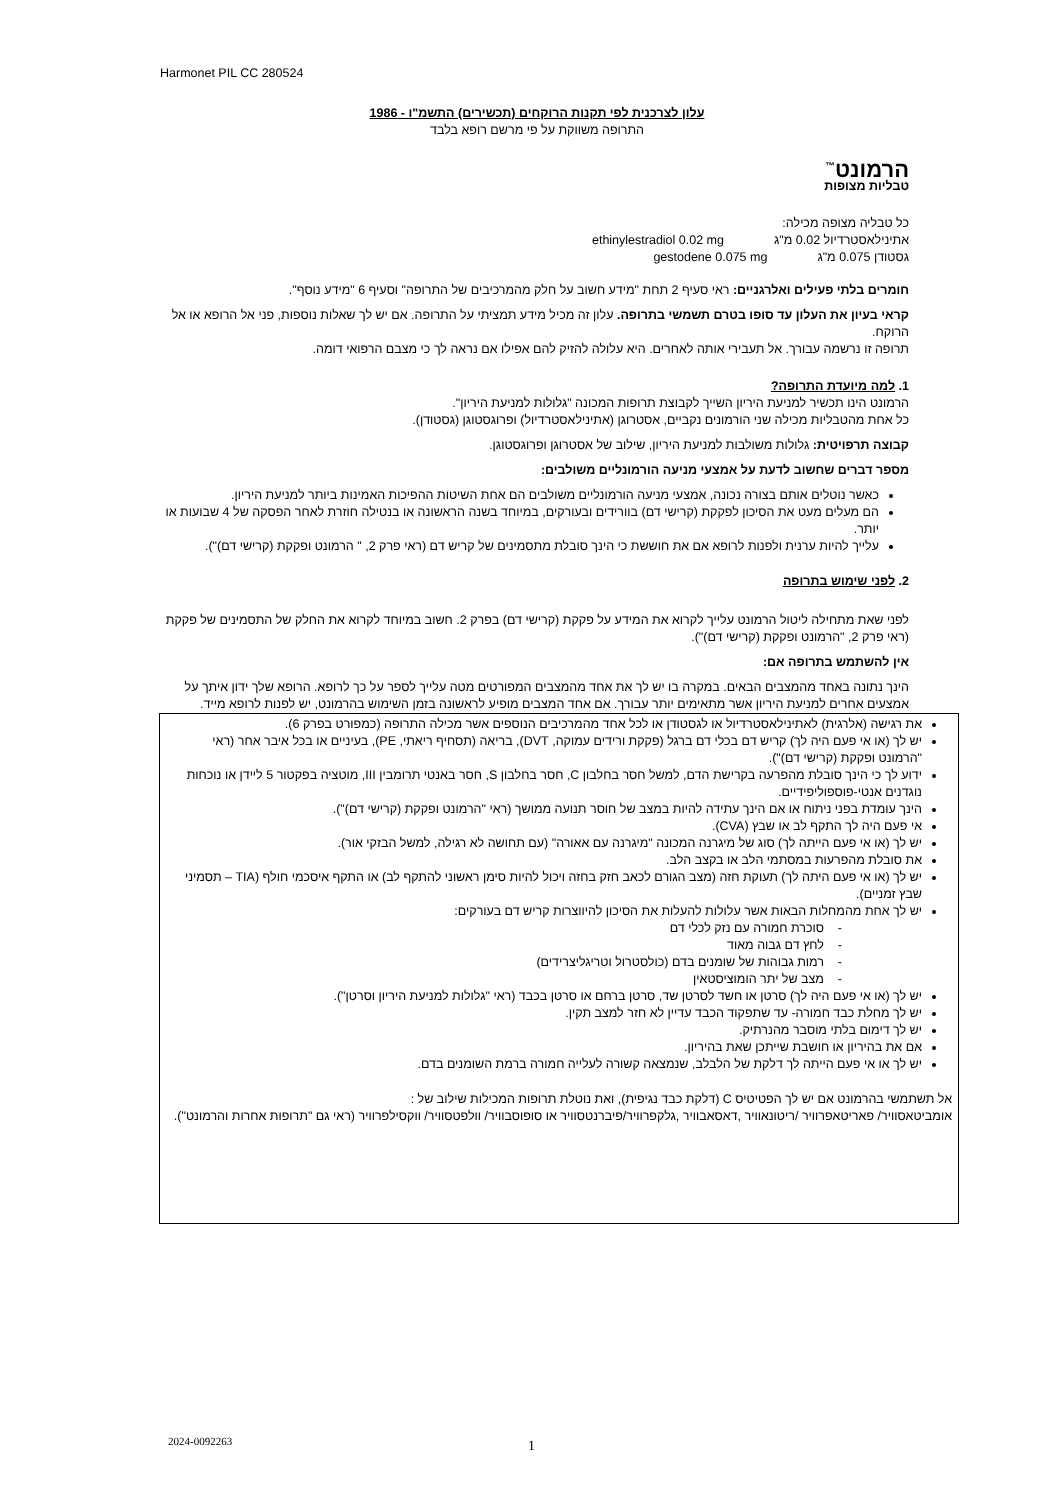Harmonet PIL CC 280524
עלון לצרכנית לפי תקנות הרוקחים (תכשירים) התשמ"ו - 1986
התרופה משווקת על פי מרשם רופא בלבד
הרמונט<sup>™</sup>
טבליות מצופות
כל טבליה מצופה מכילה:
אתינילאסטרדיול 0.02 מ"ג ethinylestradiol 0.02 mg
גסטודן 0.075 מ"ג gestodene 0.075 mg
חומרים בלתי פעילים ואלרגניים: ראי סעיף 2 תחת "מידע חשוב על חלק מהמרכיבים של התרופה" וסעיף 6 "מידע נוסף".
קראי בעיון את העלון עד סופו בטרם תשמשי בתרופה. עלון זה מכיל מידע תמציתי על התרופה. אם יש לך שאלות נוספות, פני אל הרופא או אל הרוקח.
תרופה זו נרשמה עבורך. אל תעבירי אותה לאחרים. היא עלולה להזיק להם אפילו אם נראה לך כי מצבם הרפואי דומה.
1. למה מיועדת התרופה?
הרמונט הינו תכשיר למניעת היריון השייך לקבוצת תרופות המכונה "גלולות למניעת היריון".
כל אחת מהטבליות מכילה שני הורמונים נקביים, אסטרוגן (אתינילאסטרדיול) ופרוגסטוגן (גסטודן).
קבוצה תרפויטית: גלולות משולבות למניעת היריון, שילוב של אסטרוגן ופרוגסטוגן.
מספר דברים שחשוב לדעת על אמצעי מניעה הורמונליים משולבים:
כאשר נוטלים אותם בצורה נכונה, אמצעי מניעה הורמונליים משולבים הם אחת השיטות ההפיכות האמינות ביותר למניעת היריון.
הם מעלים מעט את הסיכון לפקקת (קרישי דם) בוורידים ובעורקים, במיוחד בשנה הראשונה או בנטילה חוזרת לאחר הפסקה של 4 שבועות או יותר.
עלייך להיות ערנית ולפנות לרופא אם את חוששת כי הינך סובלת מתסמינים של קריש דם (ראי פרק 2, " הרמונט ופקקת (קרישי דם)").
2. לפני שימוש בתרופה
לפני שאת מתחילה ליטול הרמונט עלייך לקרוא את המידע על פקקת (קרישי דם) בפרק 2. חשוב במיוחד לקרוא את החלק של התסמינים של פקקת (ראי פרק 2, "הרמונט ופקקת (קרישי דם)").
אין להשתמש בתרופה אם:
הינך נתונה באחד מהמצבים הבאים. במקרה בו יש לך את אחד מהמצבים המפורטים מטה עלייך לספר על כך לרופא. הרופא שלך ידון איתך על אמצעים אחרים למניעת היריון אשר מתאימים יותר עבורך. אם אחד המצבים מופיע לראשונה בזמן השימוש בהרמונט, יש לפנות לרופא מייד.
את רגישה (אלרגית) לאתינילאסטרדיול או לגסטודן או לכל אחד מהמרכיבים הנוספים אשר מכילה התרופה (כמפורט בפרק 6).
יש לך (או אי פעם היה לך) קריש דם בכלי דם ברגל (פקקת ורידים עמוקה, DVT), בריאה (תסחיף ריאתי, PE), בעיניים או בכל איבר אחר (ראי "הרמונט ופקקת (קרישי דם)").
ידוע לך כי הינך סובלת מהפרעה בקרישת הדם, למשל חסר בחלבון C, חסר בחלבון S, חסר באנטי תרומבין III, מוטציה בפקטור 5 ליידן או נוכחות נוגדנים אנטי-פוספוליפידיים.
הינך עומדת בפני ניתוח או אם הינך עתידה להיות במצב של חוסר תנועה ממושך (ראי "הרמונט ופקקת (קרישי דם)").
אי פעם היה לך התקף לב או שבץ (CVA).
יש לך (או אי פעם הייתה לך) סוג של מיגרנה המכונה "מיגרנה עם אאורה" (עם תחושה לא רגילה, למשל הבזקי אור).
את סובלת מהפרעות במסתמי הלב או בקצב הלב.
יש לך (או אי פעם היתה לך) תעוקת חזה (מצב הגורם לכאב חזק בחזה ויכול להיות סימן ראשוני להתקף לב) או התקף איסכמי חולף (TIA – תסמיני שבץ זמניים).
יש לך אחת מהמחלות הבאות אשר עלולות להעלות את הסיכון להיווצרות קריש דם בעורקים:
- סוכרת חמורה עם נזק לכלי דם
- לחץ דם גבוה מאוד
- רמות גבוהות של שומנים בדם (כולסטרול וטריגליצרידים)
- מצב של יתר הומוציסטאין
יש לך (או אי פעם היה לך) סרטן או חשד לסרטן שד, סרטן ברחם או סרטן בכבד (ראי "גלולות למניעת היריון וסרטן").
יש לך מחלת כבד חמורה- עד שתפקוד הכבד עדיין לא חזר למצב תקין.
יש לך דימום בלתי מוסבר מהנרתיק.
אם את בהיריון או חושבת שייתכן שאת בהיריון.
יש לך או אי פעם הייתה לך דלקת של הלבלב, שנמצאה קשורה לעלייה חמורה ברמת השומנים בדם.
אל תשתמשי בהרמונט אם יש לך הפטיטיס C (דלקת כבד נגיפית), ואת נוטלת תרופות המכילות שילוב של :
אומביטאסוויר/ פאריטאפרוויר /ריטונאוויר ,דאסאבוויר ,גלקפרוויר/פיברנטסוויר או סופוסבוויר/ וולפטסוויר/ ווקסילפרוויר (ראי גם "תרופות אחרות והרמונט").
2024-0092263 1